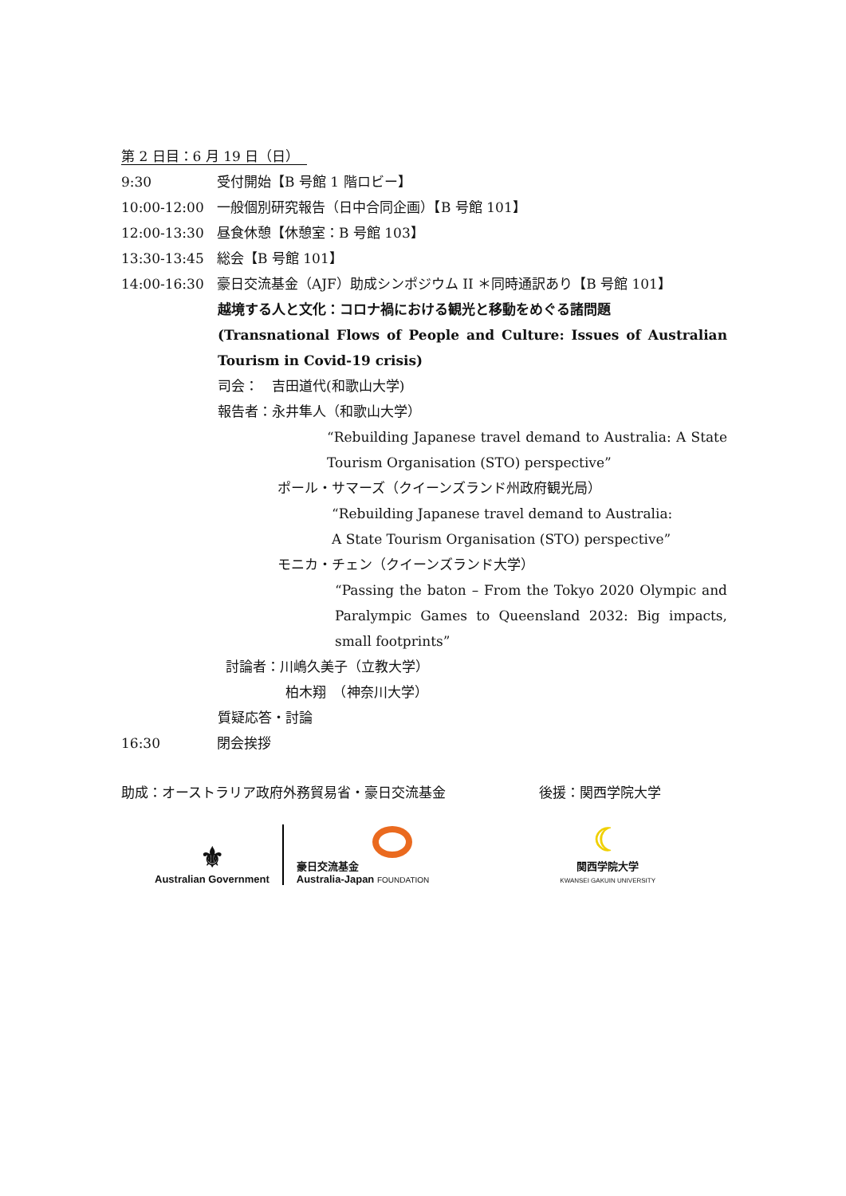第 2 日目：6 月 19 日（日）
9:30 受付開始【B 号館 1 階ロビー】
10:00-12:00 一般個別研究報告（日中合同企画）【B 号館 101】
12:00-13:30 昼食休憩【休憩室：B 号館 103】
13:30-13:45 総会【B 号館 101】
14:00-16:30 豪日交流基金（AJF）助成シンポジウム II ＊同時通訳あり【B 号館 101】
越境する人と文化：コロナ禍における観光と移動をめぐる諸問題
(Transnational Flows of People and Culture: Issues of Australian Tourism in Covid-19 crisis)
司会：　吉田道代(和歌山大学)
報告者：永井隼人（和歌山大学）
“Rebuilding Japanese travel demand to Australia: A State Tourism Organisation (STO) perspective”
ポール・サマーズ（クイーンズランド州政府観光局）
“Rebuilding Japanese travel demand to Australia:
A State Tourism Organisation (STO) perspective”
モニカ・チェン（クイーンズランド大学）
“Passing the baton – From the Tokyo 2020 Olympic and Paralympic Games to Queensland 2032: Big impacts, small footprints”
討論者：川嶋久美子（立教大学）
柏木翔　（神奈川大学）
質疑応答・討論
16:30 閉会挨拶
助成：オーストラリア政府外務貿易省・豪日交流基金 後援：関西学院大学
⚜
Australian Government
豪日交流基金
Australia-Japan FOUNDATION
☾
関西学院大学
KWANSEI GAKUIN UNIVERSITY